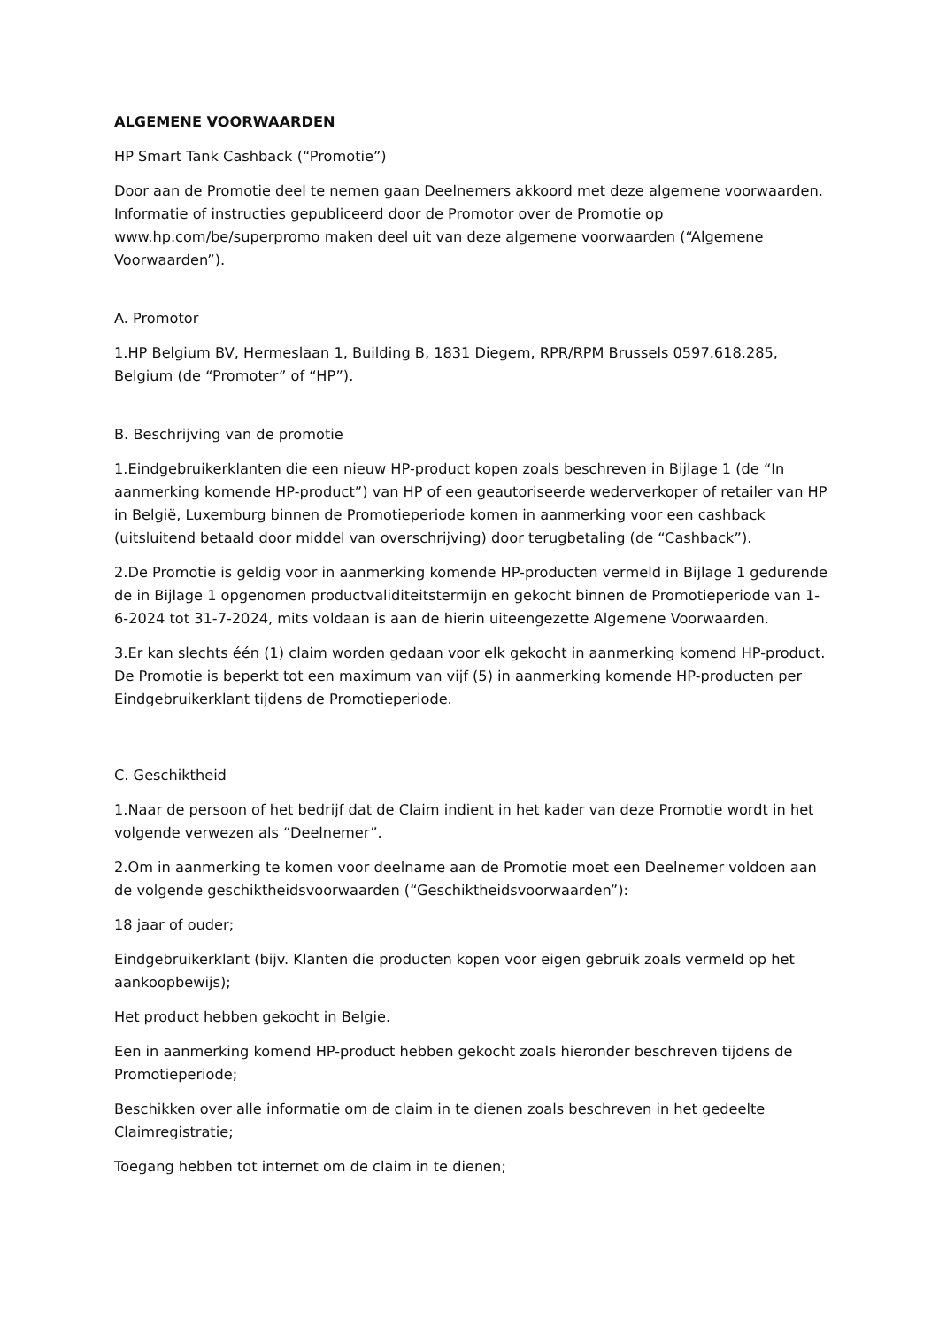ALGEMENE VOORWAARDEN
HP Smart Tank Cashback (“Promotie”)
Door aan de Promotie deel te nemen gaan Deelnemers akkoord met deze algemene voorwaarden. Informatie of instructies gepubliceerd door de Promotor over de Promotie op www.hp.com/be/superpromo maken deel uit van deze algemene voorwaarden (“Algemene Voorwaarden”).
A. Promotor
1.HP Belgium BV, Hermeslaan 1, Building B, 1831 Diegem, RPR/RPM Brussels 0597.618.285, Belgium (de “Promoter” of “HP”).
B. Beschrijving van de promotie
1.Eindgebruikerklanten die een nieuw HP-product kopen zoals beschreven in Bijlage 1 (de “In aanmerking komende HP-product”) van HP of een geautoriseerde wederverkoper of retailer van HP in België, Luxemburg binnen de Promotieperiode komen in aanmerking voor een cashback (uitsluitend betaald door middel van overschrijving) door terugbetaling (de “Cashback”).
2.De Promotie is geldig voor in aanmerking komende HP-producten vermeld in Bijlage 1 gedurende de in Bijlage 1 opgenomen productvaliditeitstermijn en gekocht binnen de Promotieperiode van 1-6-2024 tot 31-7-2024, mits voldaan is aan de hierin uiteengezette Algemene Voorwaarden.
3.Er kan slechts één (1) claim worden gedaan voor elk gekocht in aanmerking komend HP-product. De Promotie is beperkt tot een maximum van vijf (5) in aanmerking komende HP-producten per Eindgebruikerklant tijdens de Promotieperiode.
C. Geschiktheid
1.Naar de persoon of het bedrijf dat de Claim indient in het kader van deze Promotie wordt in het volgende verwezen als “Deelnemer”.
2.Om in aanmerking te komen voor deelname aan de Promotie moet een Deelnemer voldoen aan de volgende geschiktheidsvoorwaarden (“Geschiktheidsvoorwaarden”):
18 jaar of ouder;
Eindgebruikerklant (bijv. Klanten die producten kopen voor eigen gebruik zoals vermeld op het aankoopbewijs);
Het product hebben gekocht in Belgie.
Een in aanmerking komend HP-product hebben gekocht zoals hieronder beschreven tijdens de Promotieperiode;
Beschikken over alle informatie om de claim in te dienen zoals beschreven in het gedeelte Claimregistratie;
Toegang hebben tot internet om de claim in te dienen;